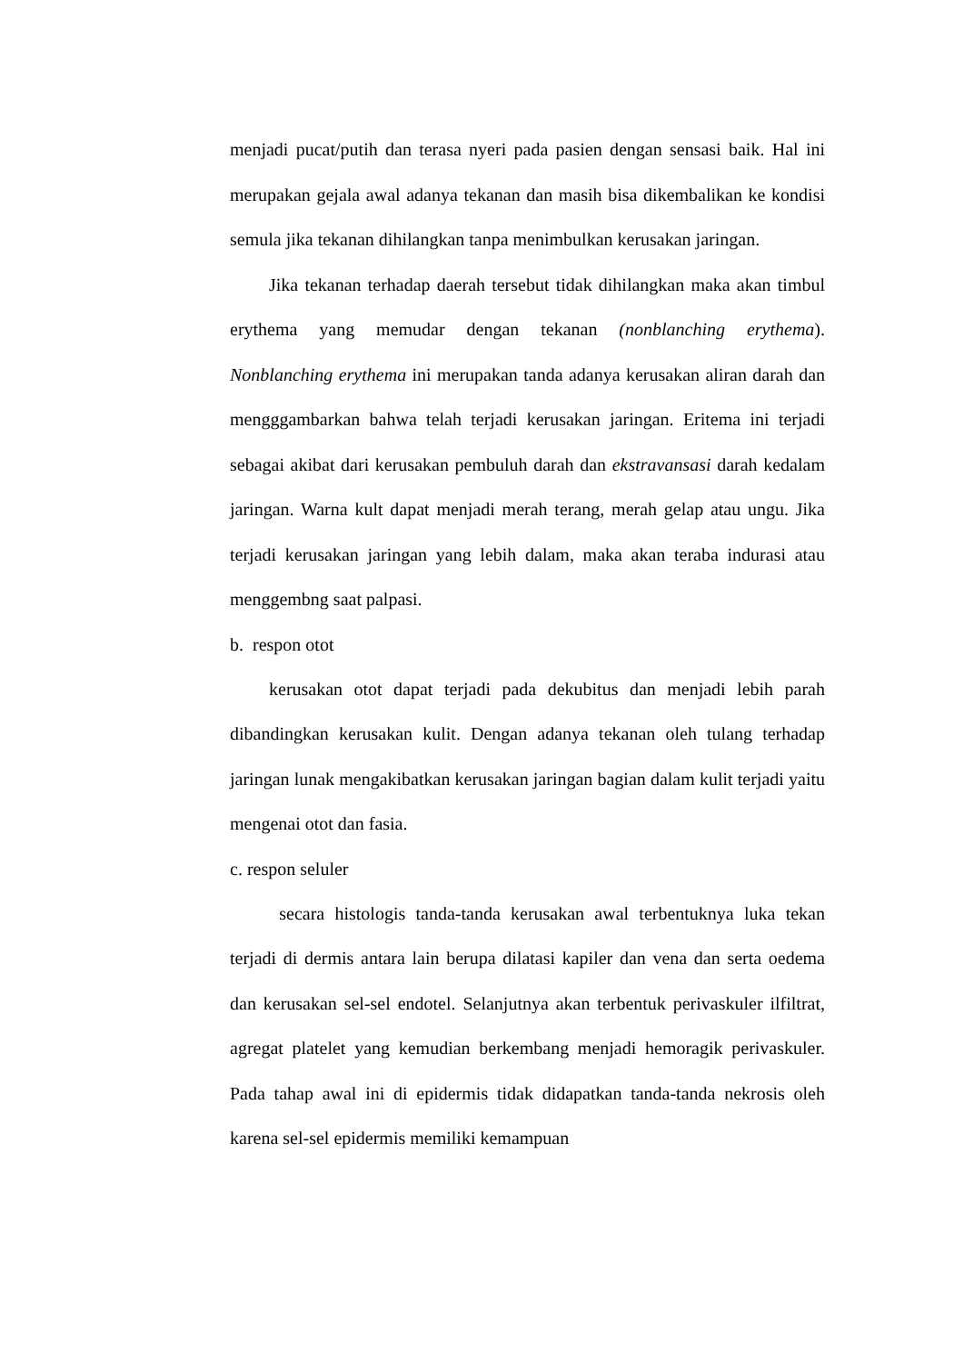menjadi pucat/putih dan terasa nyeri pada pasien dengan sensasi baik. Hal ini merupakan gejala awal adanya tekanan dan masih bisa dikembalikan ke kondisi semula jika tekanan dihilangkan tanpa menimbulkan kerusakan jaringan.
Jika tekanan terhadap daerah tersebut tidak dihilangkan maka akan timbul erythema yang memudar dengan tekanan (nonblanching erythema). Nonblanching erythema ini merupakan tanda adanya kerusakan aliran darah dan mengggambarkan bahwa telah terjadi kerusakan jaringan. Eritema ini terjadi sebagai akibat dari kerusakan pembuluh darah dan ekstravansasi darah kedalam jaringan. Warna kult dapat menjadi merah terang, merah gelap atau ungu. Jika terjadi kerusakan jaringan yang lebih dalam, maka akan teraba indurasi atau menggembng saat palpasi.
b. respon otot
kerusakan otot dapat terjadi pada dekubitus dan menjadi lebih parah dibandingkan kerusakan kulit. Dengan adanya tekanan oleh tulang terhadap jaringan lunak mengakibatkan kerusakan jaringan bagian dalam kulit terjadi yaitu mengenai otot dan fasia.
c. respon seluler
secara histologis tanda-tanda kerusakan awal terbentuknya luka tekan terjadi di dermis antara lain berupa dilatasi kapiler dan vena dan serta oedema dan kerusakan sel-sel endotel. Selanjutnya akan terbentuk perivaskuler ilfiltrat, agregat platelet yang kemudian berkembang menjadi hemoragik perivaskuler. Pada tahap awal ini di epidermis tidak didapatkan tanda-tanda nekrosis oleh karena sel-sel epidermis memiliki kemampuan